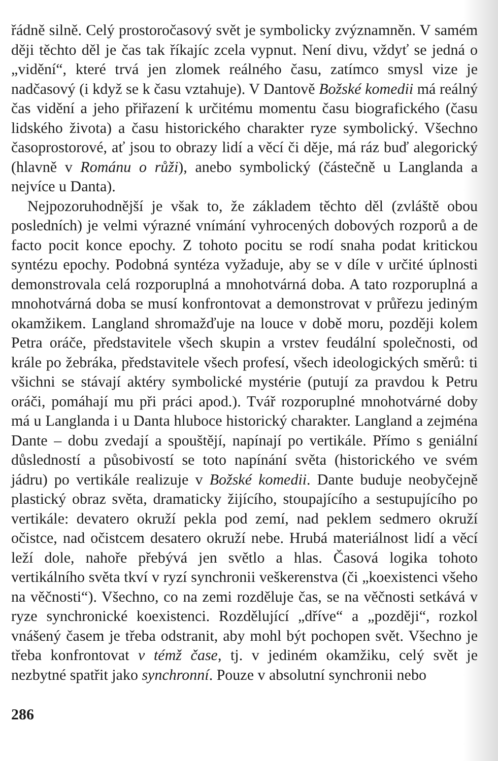řádně silně. Celý prostoročasový svět je symbolicky zvýznamněn. V samém ději těchto děl je čas tak říkajíc zcela vypnut. Není divu, vždyť se jedná o „vidění“, které trvá jen zlomek reálného času, zatímco smysl vize je nadčasový (i když se k času vztahuje). V Dantově Božské komedii má reálný čas vidění a jeho přiřazení k určitému momentu času biografického (času lidského života) a času historického charakter ryze symbolický. Všechno časoprostorové, ať jsou to obrazy lidí a věcí či děje, má ráz buď alegorický (hlavně v Románu o růži), anebo symbolický (částečně u Langlanda a nejvíce u Danta).
Nejpozoruhodnější je však to, že základem těchto děl (zvláště obou posledních) je velmi výrazné vnímání vyhrocených dobových rozporů a de facto pocit konce epochy. Z tohoto pocitu se rodí snaha podat kritickou syntézu epochy. Podobná syntéza vyžaduje, aby se v díle v určité úplnosti demonstrovala celá rozporuplná a mnohotvárná doba. A tato rozporuplná a mnohotvárná doba se musí konfrontovat a demonstrovat v průřezu jediným okamžikem. Langland shromažďuje na louce v době moru, později kolem Petra oráče, představitele všech skupin a vrstev feudální společnosti, od krále po žebráka, představitele všech profesí, všech ideologických směrů: ti všichni se stávají aktéry symbolické mystérie (putují za pravdou k Petru oráči, pomáhají mu při práci apod.). Tvář rozporuplné mnohotvárné doby má u Langlanda i u Danta hluboce historický charakter. Langland a zejména Dante – dobu zvedají a spouštějí, napínají po vertikále. Přímo s geniální důsledností a působivostí se toto napínání světa (historického ve svém jádru) po vertikále realizuje v Božské komedii. Dante buduje neobyčejně plastický obraz světa, dramaticky žijícího, stoupajícího a sestupujícího po vertikále: devatero okruží pekla pod zemí, nad peklem sedmero okruží očistce, nad očistcem desatero okruží nebe. Hrubá materiálnost lidí a věcí leží dole, nahoře přebývá jen světlo a hlas. Časová logika tohoto vertikálního světa tkví v ryzí synchronii veškerenstva (či „koexistenci všeho na věčnosti“). Všechno, co na zemi rozděluje čas, se na věčnosti setkává v ryze synchronické koexistenci. Rozdělující „dříve“ a „později“, rozkol vnášený časem je třeba odstranit, aby mohl být pochopen svět. Všechno je třeba konfrontovat v témž čase, tj. v jediném okamžiku, celý svět je nezbytné spatřit jako synchronní. Pouze v absolutní synchronii nebo
286